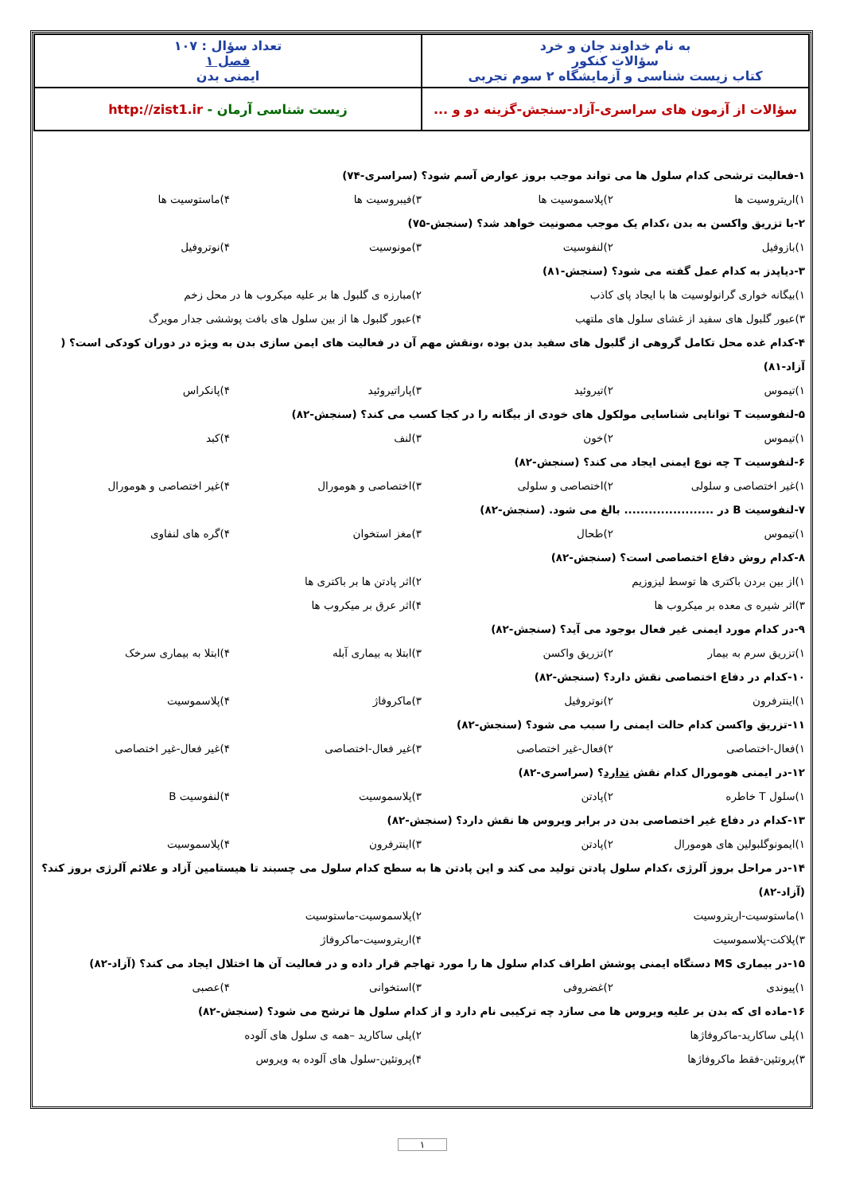| به نام خداوند جان و خرد سؤالات کنکور کتاب زیست شناسی و آزمایشگاه ۲ سوم تجربی | تعداد سؤال : ۱۰۷ فصل ۱ ایمنی بدن |
| سؤالات از آزمون های سراسری-آزاد-سنجش-گزینه دو و ... | زیست شناسی آرمان - http://zist1.ir |
۱-فعالیت ترشحی کدام سلول ها می تواند موجب بروز عوارض آسم شود؟ (سراسری-۷۴)
۱)اریتروسیت ها ۲)پلاسموسیت ها ۳)فیبروسیت ها ۴)ماستوسیت ها
۲-با تزریق واکسن به بدن ،کدام یک موجب مصونیت خواهد شد؟ (سنجش-۷۵)
۱)بازوفیل ۲)لنفوسیت ۳)مونوسیت ۴)نوتروفیل
۳-دیاپدز به کدام عمل گفته می شود؟ (سنجش-۸۱)
۱)بیگانه خواری گرانولوسیت ها با ایجاد پای کاذب ۲)مبارزه ی گلبول ها بر علیه میکروب ها در محل زخم
۳)عبور گلبول های سفید از غشای سلول های ملتهب ۴)عبور گلبول ها از بین سلول های بافت پوششی جدار مویرگ
۴-کدام غده محل تکامل گروهی از گلبول های سفید بدن بوده ،ونقش مهم آن در فعالیت های ایمن سازی بدن به ویژه در دوران کودکی است؟ ( آزاد-۸۱)
۱)تیموس ۲)تیروئید ۳)پاراتیروئید ۴)پانکراس
۵-لنفوسیت T توانایی شناسایی مولکول های خودی از بیگانه را در کجا کسب می کند؟ (سنجش-۸۲)
۱)تیموس ۲)خون ۳)لنف ۴)کبد
۶-لنفوسیت T چه نوع ایمنی ایجاد می کند؟ (سنجش-۸۲)
۱)غیر اختصاصی و سلولی ۲)اختصاصی و سلولی ۳)اختصاصی و هومورال ۴)غیر اختصاصی و هومورال
۷-لنفوسیت B در ...................... بالغ می شود. (سنجش-۸۲)
۱)تیموس ۲)طحال ۳)مغز استخوان ۴)گره های لنفاوی
۸-کدام روش دفاع اختصاصی است؟ (سنجش-۸۲)
۱)از بین بردن باکتری ها توسط لیزوزیم ۲)اثر پادتن ها بر باکتری ها
۳)اثر شیره ی معده بر میکروب ها ۴)اثر عرق بر میکروب ها
۹-در کدام مورد ایمنی غیر فعال بوجود می آید؟ (سنجش-۸۲)
۱)تزریق سرم به بیمار ۲)تزریق واکسن ۳)ابتلا به بیماری آبله ۴)ابتلا به بیماری سرخک
۱۰-کدام در دفاع اختصاصی نقش دارد؟ (سنجش-۸۲)
۱)اینترفرون ۲)نوتروفیل ۳)ماکروفاژ ۴)پلاسموسیت
۱۱-تزریق واکسن کدام حالت ایمنی را سبب می شود؟ (سنجش-۸۲)
۱)فعال-اختصاصی ۲)فعال-غیر اختصاصی ۳)غیر فعال-اختصاصی ۴)غیر فعال-غیر اختصاصی
۱۲-در ایمنی هومورال کدام نقش ندارد؟ (سراسری-۸۲)
۱)سلول T خاطره ۲)پادتن ۳)پلاسموسیت ۴)لنفوسیت B
۱۳-کدام در دفاع غیر اختصاصی بدن در برابر ویروس ها نقش دارد؟ (سنجش-۸۲)
۱)ایمونوگلبولین های هومورال ۲)پادتن ۳)اینترفرون ۴)پلاسموسیت
۱۴-در مراحل بروز آلرژی ،کدام سلول پادتن تولید می کند و این پادتن ها به سطح کدام سلول می چسبند تا هیستامین آزاد و علائم آلرژی بروز کند؟ (آزاد-۸۲)
۱)ماستوسیت-اریتروسیت ۲)پلاسموسیت-ماستوسیت
۳)پلاکت-پلاسموسیت ۴)اریتروسیت-ماکروفاژ
۱۵-در بیماری MS دستگاه ایمنی پوشش اطراف کدام سلول ها را مورد تهاجم قرار داده و در فعالیت آن ها اختلال ایجاد می کند؟ (آزاد-۸۲)
۱)پیوندی ۲)غضروفی ۳)استخوانی ۴)عصبی
۱۶-ماده ای که بدن بر علیه ویروس ها می سازد چه ترکیبی نام دارد و از کدام سلول ها ترشح می شود؟ (سنجش-۸۲)
۱)پلی ساکارید-ماکروفاژها ۲)پلی ساکارید –همه ی سلول های آلوده
۳)پروتئین-فقط ماکروفاژها ۴)پروتئین-سلول های آلوده به ویروس
۱